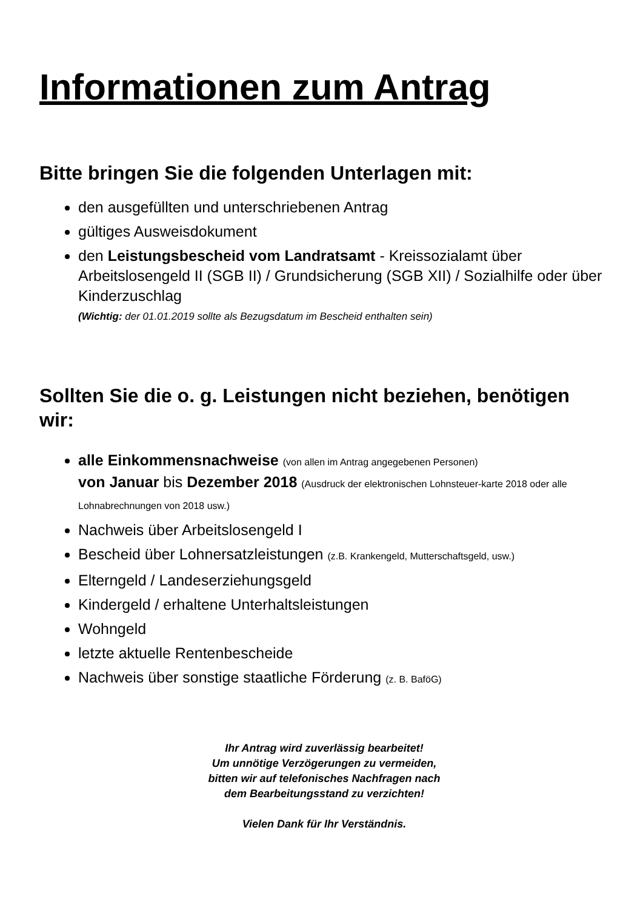Informationen zum Antrag
Bitte bringen Sie die folgenden Unterlagen mit:
den ausgefüllten und unterschriebenen Antrag
gültiges Ausweisdokument
den Leistungsbescheid vom Landratsamt - Kreissozialamt über Arbeitslosengeld II (SGB II) / Grundsicherung (SGB XII) / Sozialhilfe oder über Kinderzuschlag
(Wichtig: der 01.01.2019 sollte als Bezugsdatum im Bescheid enthalten sein)
Sollten Sie die o. g. Leistungen nicht beziehen, benötigen wir:
alle Einkommensnachweise (von allen im Antrag angegebenen Personen)
von Januar bis Dezember 2018 (Ausdruck der elektronischen Lohnsteuer-karte 2018 oder alle Lohnabrechnungen von 2018 usw.)
Nachweis über Arbeitslosengeld I
Bescheid über Lohnersatzleistungen (z.B. Krankengeld, Mutterschaftsgeld, usw.)
Elterngeld / Landeserziehungsgeld
Kindergeld / erhaltene Unterhaltsleistungen
Wohngeld
letzte aktuelle Rentenbescheide
Nachweis über sonstige staatliche Förderung (z. B. BaföG)
Ihr Antrag wird zuverlässig bearbeitet!
Um unnötige Verzögerungen zu vermeiden,
bitten wir auf telefonisches Nachfragen nach
dem Bearbeitungsstand zu verzichten!
Vielen Dank für Ihr Verständnis.